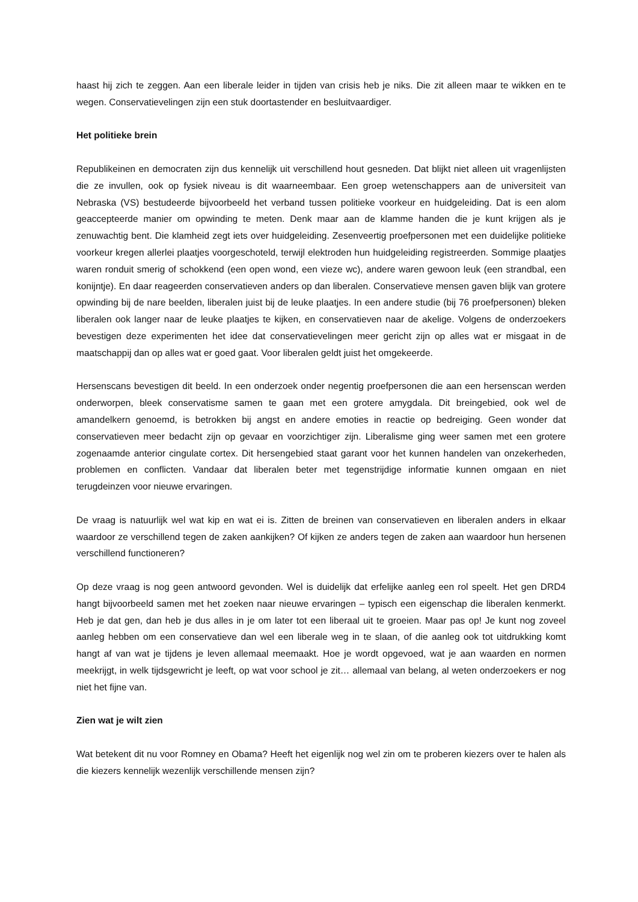haast hij zich te zeggen. Aan een liberale leider in tijden van crisis heb je niks. Die zit alleen maar te wikken en te wegen. Conservatievelingen zijn een stuk doortastender en besluitvaardiger.
Het politieke brein
Republikeinen en democraten zijn dus kennelijk uit verschillend hout gesneden. Dat blijkt niet alleen uit vragenlijsten die ze invullen, ook op fysiek niveau is dit waarneembaar. Een groep wetenschappers aan de universiteit van Nebraska (VS) bestudeerde bijvoorbeeld het verband tussen politieke voorkeur en huidgeleiding. Dat is een alom geaccepteerde manier om opwinding te meten. Denk maar aan de klamme handen die je kunt krijgen als je zenuwachtig bent. Die klamheid zegt iets over huidgeleiding. Zesenveertig proefpersonen met een duidelijke politieke voorkeur kregen allerlei plaatjes voorgeschoteld, terwijl elektroden hun huidgeleiding registreerden. Sommige plaatjes waren ronduit smerig of schokkend (een open wond, een vieze wc), andere waren gewoon leuk (een strandbal, een konijntje). En daar reageerden conservatieven anders op dan liberalen. Conservatieve mensen gaven blijk van grotere opwinding bij de nare beelden, liberalen juist bij de leuke plaatjes. In een andere studie (bij 76 proefpersonen) bleken liberalen ook langer naar de leuke plaatjes te kijken, en conservatieven naar de akelige. Volgens de onderzoekers bevestigen deze experimenten het idee dat conservatievelingen meer gericht zijn op alles wat er misgaat in de maatschappij dan op alles wat er goed gaat. Voor liberalen geldt juist het omgekeerde.
Hersenscans bevestigen dit beeld. In een onderzoek onder negentig proefpersonen die aan een hersenscan werden onderworpen, bleek conservatisme samen te gaan met een grotere amygdala. Dit breingebied, ook wel de amandelkern genoemd, is betrokken bij angst en andere emoties in reactie op bedreiging. Geen wonder dat conservatieven meer bedacht zijn op gevaar en voorzichtiger zijn. Liberalisme ging weer samen met een grotere zogenaamde anterior cingulate cortex. Dit hersengebied staat garant voor het kunnen handelen van onzekerheden, problemen en conflicten. Vandaar dat liberalen beter met tegenstrijdige informatie kunnen omgaan en niet terugdeinzen voor nieuwe ervaringen.
De vraag is natuurlijk wel wat kip en wat ei is. Zitten de breinen van conservatieven en liberalen anders in elkaar waardoor ze verschillend tegen de zaken aankijken? Of kijken ze anders tegen de zaken aan waardoor hun hersenen verschillend functioneren?
Op deze vraag is nog geen antwoord gevonden. Wel is duidelijk dat erfelijke aanleg een rol speelt. Het gen DRD4 hangt bijvoorbeeld samen met het zoeken naar nieuwe ervaringen – typisch een eigenschap die liberalen kenmerkt. Heb je dat gen, dan heb je dus alles in je om later tot een liberaal uit te groeien. Maar pas op! Je kunt nog zoveel aanleg hebben om een conservatieve dan wel een liberale weg in te slaan, of die aanleg ook tot uitdrukking komt hangt af van wat je tijdens je leven allemaal meemaakt. Hoe je wordt opgevoed, wat je aan waarden en normen meekrijgt, in welk tijdsgewricht je leeft, op wat voor school je zit… allemaal van belang, al weten onderzoekers er nog niet het fijne van.
Zien wat je wilt zien
Wat betekent dit nu voor Romney en Obama? Heeft het eigenlijk nog wel zin om te proberen kiezers over te halen als die kiezers kennelijk wezenlijk verschillende mensen zijn?